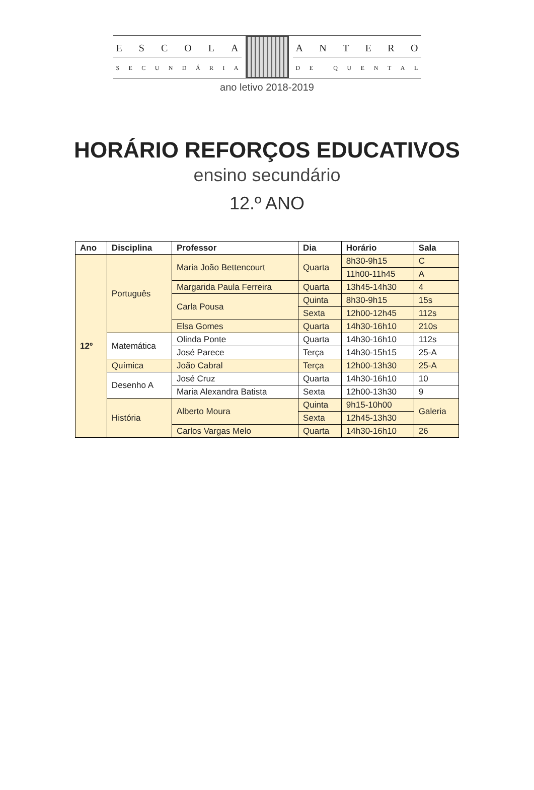ESCOLA
SECUNDÁRIA
ANTERO
DE QUENTAL
ano letivo 2018-2019
HORÁRIO REFORÇOS EDUCATIVOS
ensino secundário
12.º ANO
| Ano | Disciplina | Professor | Dia | Horário | Sala |
| --- | --- | --- | --- | --- | --- |
| 12º | Português | Maria João Bettencourt | Quarta | 8h30-9h15 | C |
| | | | | 11h00-11h45 | A |
| | | Margarida Paula Ferreira | Quarta | 13h45-14h30 | 4 |
| | | Carla Pousa | Quinta | 8h30-9h15 | 15s |
| | | | Sexta | 12h00-12h45 | 112s |
| | | Elsa Gomes | Quarta | 14h30-16h10 | 210s |
| | Matemática | Olinda Ponte | Quarta | 14h30-16h10 | 112s |
| | | José Parece | Terça | 14h30-15h15 | 25-A |
| | Química | João Cabral | Terça | 12h00-13h30 | 25-A |
| | Desenho A | José Cruz | Quarta | 14h30-16h10 | 10 |
| | | Maria Alexandra Batista | Sexta | 12h00-13h30 | 9 |
| | História | Alberto Moura | Quinta | 9h15-10h00 | Galeria |
| | | | Sexta | 12h45-13h30 | |
| | | Carlos Vargas Melo | Quarta | 14h30-16h10 | 26 |